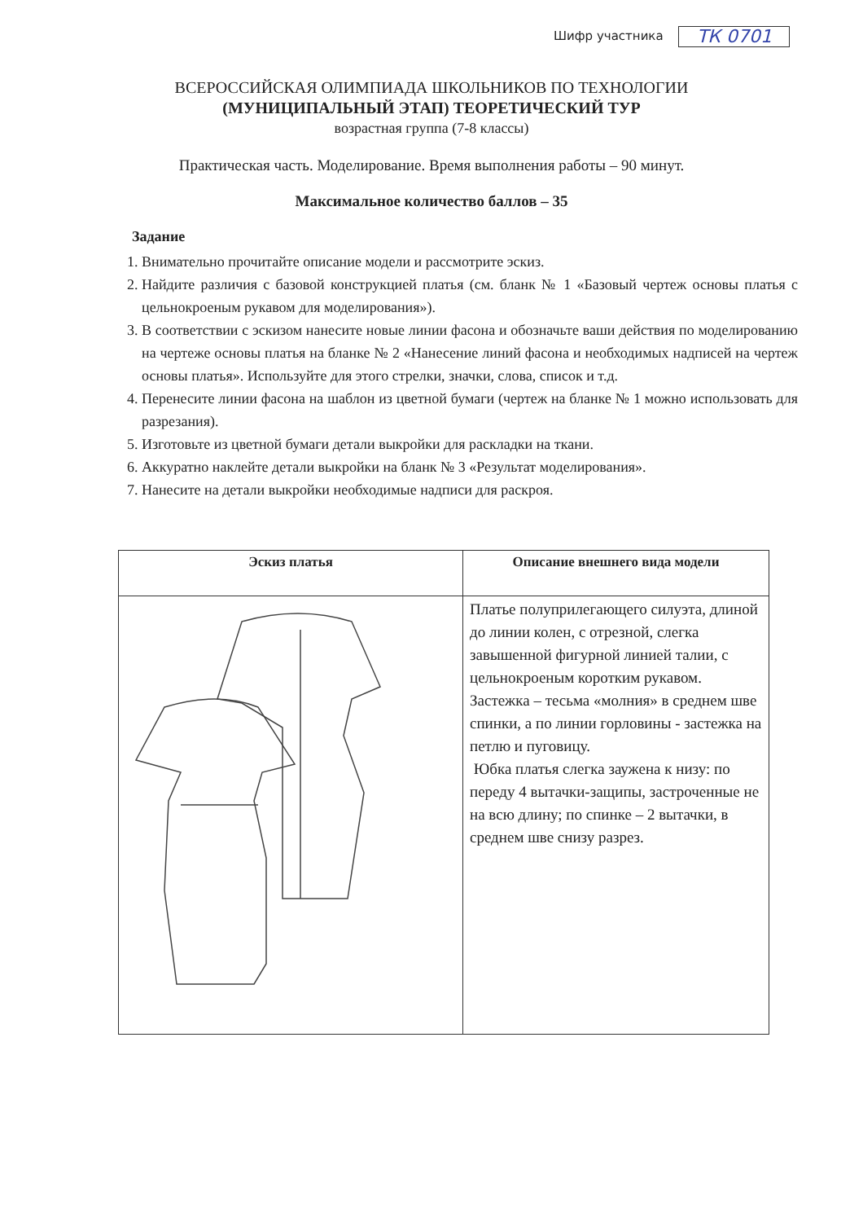Шифр участника ТК 0701
ВСЕРОССИЙСКАЯ ОЛИМПИАДА ШКОЛЬНИКОВ ПО ТЕХНОЛОГИИ
(МУНИЦИПАЛЬНЫЙ ЭТАП) ТЕОРЕТИЧЕСКИЙ ТУР
возрастная группа (7-8 классы)
Практическая часть. Моделирование. Время выполнения работы – 90 минут.
Максимальное количество баллов – 35
Задание
1. Внимательно прочитайте описание модели и рассмотрите эскиз.
2. Найдите различия с базовой конструкцией платья (см. бланк № 1 «Базовый чертеж основы платья с цельнокроеным рукавом для моделирования»).
3. В соответствии с эскизом нанесите новые линии фасона и обозначьте ваши действия по моделированию на чертеже основы платья на бланке № 2 «Нанесение линий фасона и необходимых надписей на чертеж основы платья». Используйте для этого стрелки, значки, слова, список и т.д.
4. Перенесите линии фасона на шаблон из цветной бумаги (чертеж на бланке № 1 можно использовать для разрезания).
5. Изготовьте из цветной бумаги детали выкройки для раскладки на ткани.
6. Аккуратно наклейте детали выкройки на бланк № 3 «Результат моделирования».
7. Нанесите на детали выкройки необходимые надписи для раскроя.
| Эскиз платья | Описание внешнего вида модели |
| --- | --- |
| | Платье полуприлегающего силуэта, длиной до линии колен, с отрезной, слегка завышенной фигурной линией талии, с цельнокроеным коротким рукавом. Застежка – тесьма «молния» в среднем шве спинки, а по линии горловины - застежка на петлю и пуговицу. Юбка платья слегка заужена к низу: по переду 4 вытачки-защипы, застроченные не на всю длину; по спинке – 2 вытачки, в среднем шве снизу разрез. |